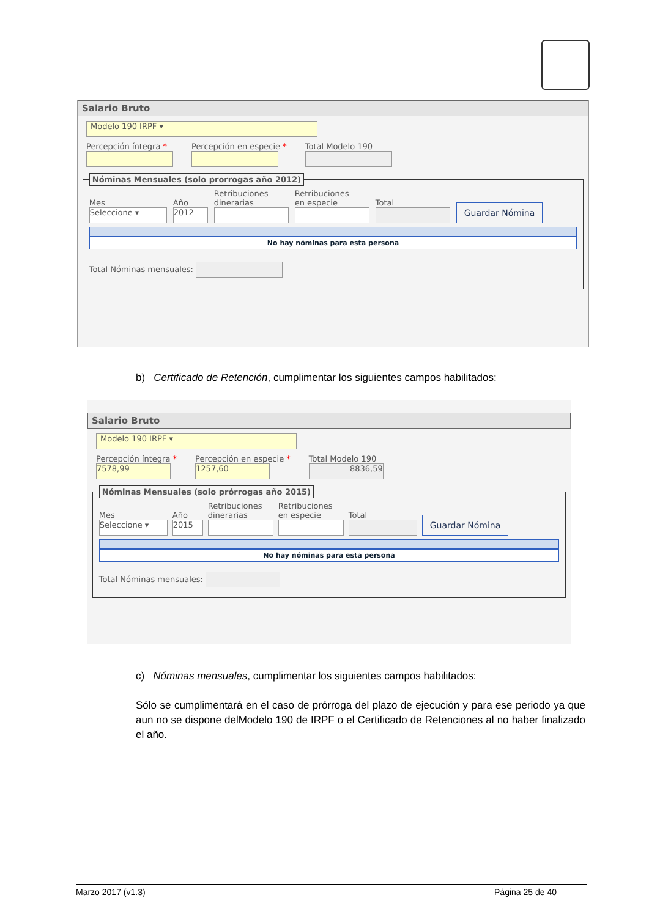Salario Bruto
Modelo 190 IRPF ▾
Percepción íntegra * Percepción en especie * Total Modelo 190
Nóminas Mensuales (solo prorrogas año 2012)
Mes
Seleccione ▾
Año
2012
Retribuciones
dinerarias
Retribuciones
en especie
Total
Guardar Nómina
No hay nóminas para esta persona
Total Nóminas mensuales:
b) Certificado de Retención, cumplimentar los siguientes campos habilitados:
Salario Bruto
Modelo 190 IRPF ▾
Percepción íntegra *
7578,99
Percepción en especie *
1257,60
Total Modelo 190
8836,59
Nóminas Mensuales (solo prórrogas año 2015)
Mes
Seleccione ▾
Año
2015
Retribuciones
dinerarias
Retribuciones
en especie
Total
Guardar Nómina
No hay nóminas para esta persona
Total Nóminas mensuales:
c) Nóminas mensuales, cumplimentar los siguientes campos habilitados:
Sólo se cumplimentará en el caso de prórroga del plazo de ejecución y para ese periodo ya que aun no se dispone delModelo 190 de IRPF o el Certificado de Retenciones al no haber finalizado el año.
Marzo 2017 (v1.3) Página 25 de 40